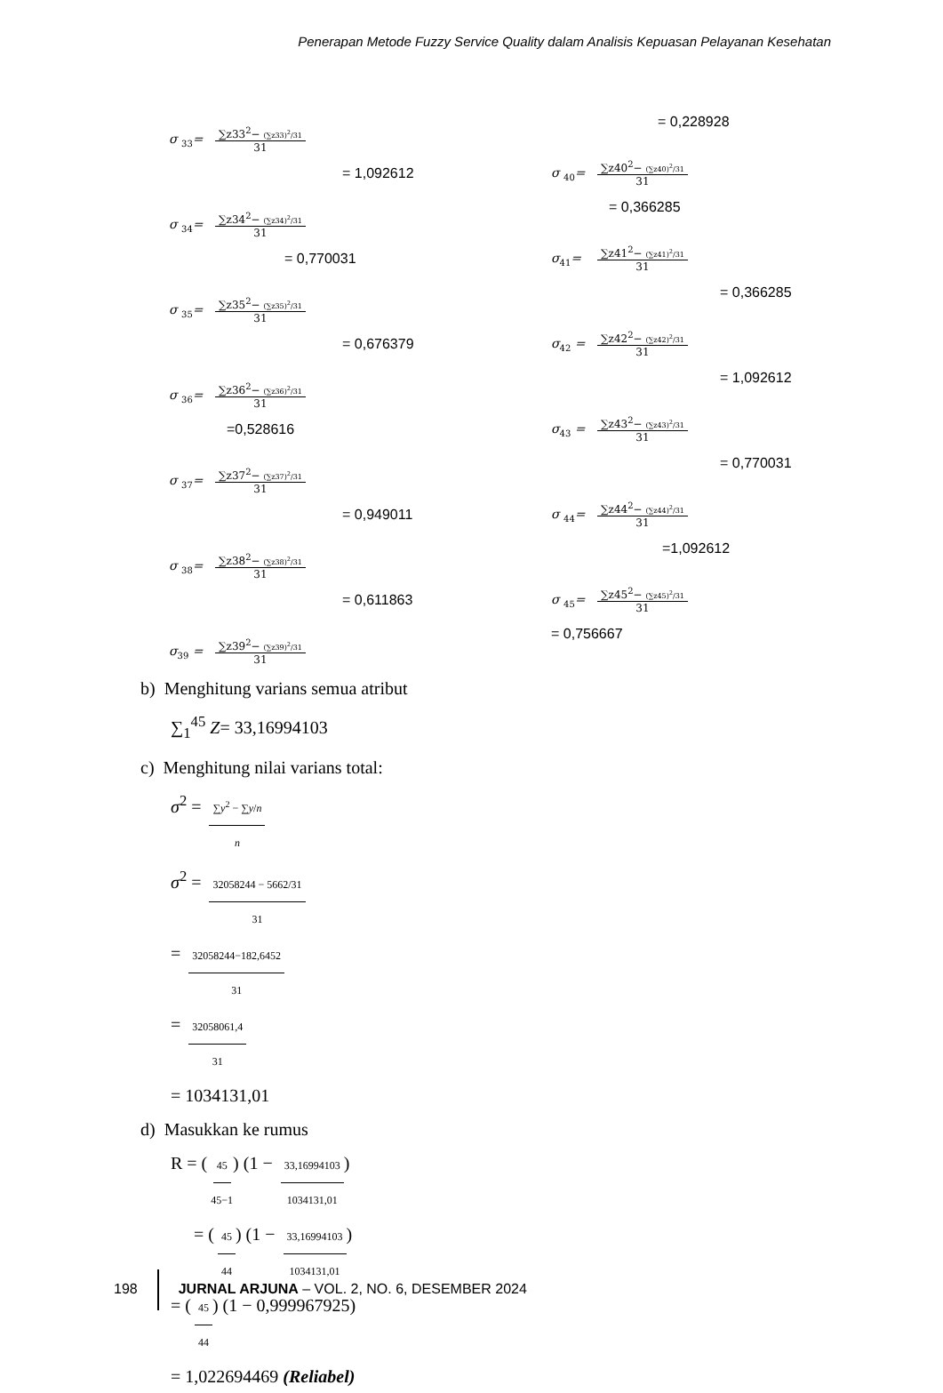Penerapan Metode Fuzzy Service Quality dalam Analisis Kepuasan Pelayanan Kesehatan
σ <sub>33</sub>= ∑z33<sup>2</sup>− (∑z33)<sup>2</sup>/31 31
= 1,092612
σ <sub>34</sub>= ∑z34<sup>2</sup>− (∑z34)<sup>2</sup>/31 31
= 0,770031
σ <sub>35</sub>= ∑z35<sup>2</sup>− (∑z35)<sup>2</sup>/31 31
= 0,676379
σ <sub>36</sub>= ∑z36<sup>2</sup>− (∑z36)<sup>2</sup>/31 31
=0,528616
σ <sub>37</sub>= ∑z37<sup>2</sup>− (∑z37)<sup>2</sup>/31 31
= 0,949011
σ <sub>38</sub>= ∑z38<sup>2</sup>− (∑z38)<sup>2</sup>/31 31
= 0,611863
σ<sub>39</sub> = ∑z39<sup>2</sup>− (∑z39)<sup>2</sup>/31 31
= 0,228928
σ <sub>40</sub>= ∑z40<sup>2</sup>− (∑z40)<sup>2</sup>/31 31
= 0,366285
σ<sub>41</sub>= ∑z41<sup>2</sup>− (∑z41)<sup>2</sup>/31 31
= 0,366285
σ<sub>42</sub> = ∑z42<sup>2</sup>− (∑z42)<sup>2</sup>/31 31
= 1,092612
σ<sub>43</sub> = ∑z43<sup>2</sup>− (∑z43)<sup>2</sup>/31 31
= 0,770031
σ <sub>44</sub>= ∑z44<sup>2</sup>− (∑z44)<sup>2</sup>/31 31
=1,092612
σ <sub>45</sub>= ∑z45<sup>2</sup>− (∑z45)<sup>2</sup>/31 31
= 0,756667
b) Menghitung varians semua atribut
∑<sub>1</sub><sup>45</sup> Z= 33,16994103
c) Menghitung nilai varians total:
σ<sup>2</sup> = ∑y<sup>2</sup> − ∑y/n n
σ<sup>2</sup> = 32058244 − 5662/31 31
= 32058244−182,6452 31
= 32058061,4 31
= 1034131,01
d) Masukkan ke rumus
R = (45 45−1) (1 − 33,16994103 1034131,01)
= (45 44) (1 − 33,16994103 1034131,01)
= (45 44) (1 − 0,999967925)
= 1,022694469 (Reliabel)
198 JURNAL ARJUNA – VOL. 2, NO. 6, DESEMBER 2024